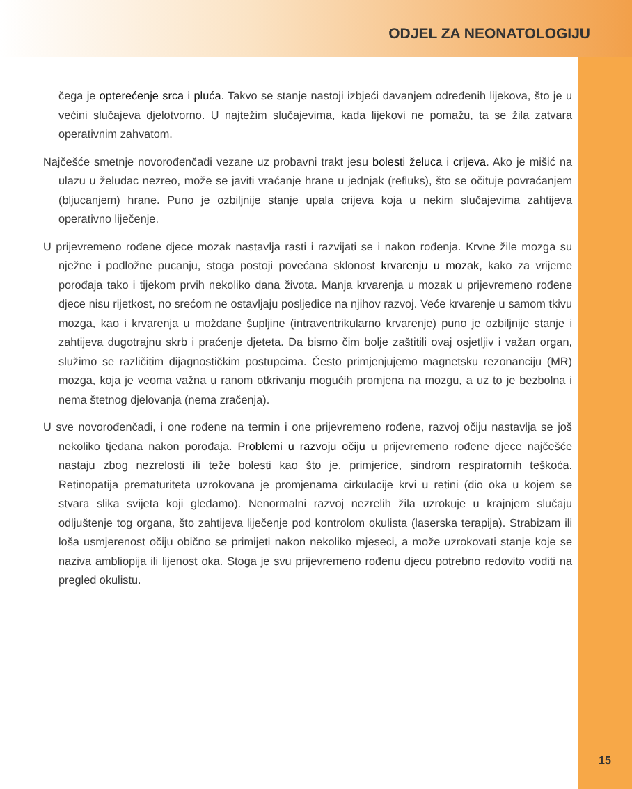ODJEL ZA NEONATOLOGIJU
čega je opterećenje srca i pluća. Takvo se stanje nastoji izbjeći davanjem određenih lijekova, što je u većini slučajeva djelotvorno. U najtežim slučajevima, kada lijekovi ne pomažu, ta se žila zatvara operativnim zahvatom.
Najčešće smetnje novorođenčadi vezane uz probavni trakt jesu bolesti želuca i crijeva. Ako je mišić na ulazu u želudac nezreo, može se javiti vraćanje hrane u jednjak (refluks), što se očituje povraćanjem (bljucanjem) hrane. Puno je ozbiljnije stanje upala crijeva koja u nekim slučajevima zahtijeva operativno liječenje.
U prijevremeno rođene djece mozak nastavlja rasti i razvijati se i nakon rođenja. Krvne žile mozga su nježne i podložne pucanju, stoga postoji povećana sklonost krvarenju u mozak, kako za vrijeme porođaja tako i tijekom prvih nekoliko dana života. Manja krvarenja u mozak u prijevremeno rođene djece nisu rijetkost, no srećom ne ostavljaju posljedice na njihov razvoj. Veće krvarenje u samom tkivu mozga, kao i krvarenja u moždane šupljine (intraventrikularno krvarenje) puno je ozbiljnije stanje i zahtijeva dugotrajnu skrb i praćenje djeteta. Da bismo čim bolje zaštitili ovaj osjetljiv i važan organ, služimo se različitim dijagnostičkim postupcima. Često primjenjujemo magnetsku rezonanciju (MR) mozga, koja je veoma važna u ranom otkrivanju mogućih promjena na mozgu, a uz to je bezbolna i nema štetnog djelovanja (nema zračenja).
U sve novorođenčadi, i one rođene na termin i one prijevremeno rođene, razvoj očiju nastavlja se još nekoliko tjedana nakon porođaja. Problemi u razvoju očiju u prijevremeno rođene djece najčešće nastaju zbog nezrelosti ili teže bolesti kao što je, primjerice, sindrom respiratornih teškoća. Retinopatija prematuriteta uzrokovana je promjenama cirkulacije krvi u retini (dio oka u kojem se stvara slika svijeta koji gledamo). Nenormalni razvoj nezrelih žila uzrokuje u krajnjem slučaju odljuštenje tog organa, što zahtijeva liječenje pod kontrolom okulista (laserska terapija). Strabizam ili loša usmjerenost očiju obično se primijeti nakon nekoliko mjeseci, a može uzrokovati stanje koje se naziva ambliopija ili lijenost oka. Stoga je svu prijevremeno rođenu djecu potrebno redovito voditi na pregled okulistu.
15